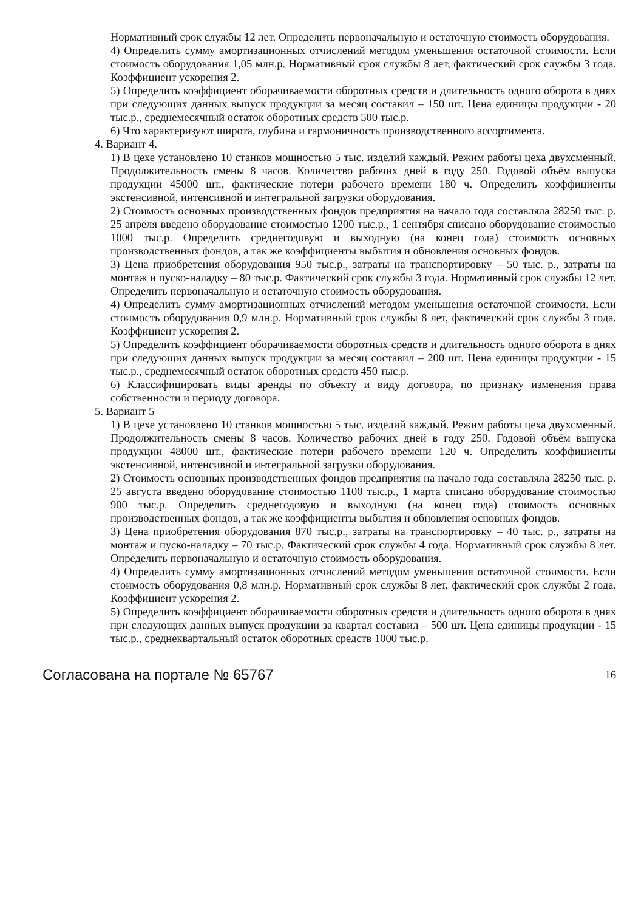Нормативный срок службы 12 лет. Определить первоначальную и остаточную стоимость оборудования.
4) Определить сумму амортизационных отчислений методом уменьшения остаточной стоимости. Если стоимость оборудования 1,05 млн.р. Нормативный срок службы 8 лет, фактический срок службы 3 года. Коэффициент ускорения 2.
5) Определить коэффициент оборачиваемости оборотных средств и длительность одного оборота в днях при следующих данных выпуск продукции за месяц составил – 150 шт. Цена единицы продукции - 20 тыс.р., среднемесячный остаток оборотных средств 500 тыс.р.
6) Что характеризуют широта, глубина и гармоничность производственного ассортимента.
4. Вариант 4.
1) В цехе установлено 10 станков мощностью 5 тыс. изделий каждый. Режим работы цеха двухсменный. Продолжительность смены 8 часов. Количество рабочих дней в году 250. Годовой объём выпуска продукции 45000 шт., фактические потери рабочего времени 180 ч. Определить коэффициенты экстенсивной, интенсивной и интегральной загрузки оборудования.
2) Стоимость основных производственных фондов предприятия на начало года составляла 28250 тыс. р. 25 апреля введено оборудование стоимостью 1200 тыс.р., 1 сентября списано оборудование стоимостью 1000 тыс.р. Определить среднегодовую и выходную (на конец года) стоимость основных производственных фондов, а так же коэффициенты выбытия и обновления основных фондов.
3) Цена приобретения оборудования 950 тыс.р., затраты на транспортировку – 50 тыс. р., затраты на монтаж и пуско-наладку – 80 тыс.р. Фактический срок службы 3 года. Нормативный срок службы 12 лет. Определить первоначальную и остаточную стоимость оборудования.
4) Определить сумму амортизационных отчислений методом уменьшения остаточной стоимости. Если стоимость оборудования 0,9 млн.р. Нормативный срок службы 8 лет, фактический срок службы 3 года. Коэффициент ускорения 2.
5) Определить коэффициент оборачиваемости оборотных средств и длительность одного оборота в днях при следующих данных выпуск продукции за месяц составил – 200 шт. Цена единицы продукции - 15 тыс.р., среднемесячный остаток оборотных средств 450 тыс.р.
6) Классифицировать виды аренды по объекту и виду договора, по признаку изменения права собственности и периоду договора.
5. Вариант 5
1) В цехе установлено 10 станков мощностью 5 тыс. изделий каждый. Режим работы цеха двухсменный. Продолжительность смены 8 часов. Количество рабочих дней в году 250. Годовой объём выпуска продукции 48000 шт., фактические потери рабочего времени 120 ч. Определить коэффициенты экстенсивной, интенсивной и интегральной загрузки оборудования.
2) Стоимость основных производственных фондов предприятия на начало года составляла 28250 тыс. р. 25 августа введено оборудование стоимостью 1100 тыс.р., 1 марта списано оборудование стоимостью 900 тыс.р. Определить среднегодовую и выходную (на конец года) стоимость основных производственных фондов, а так же коэффициенты выбытия и обновления основных фондов.
3) Цена приобретения оборудования 870 тыс.р., затраты на транспортировку – 40 тыс. р., затраты на монтаж и пуско-наладку – 70 тыс.р. Фактический срок службы 4 года. Нормативный срок службы 8 лет. Определить первоначальную и остаточную стоимость оборудования.
4) Определить сумму амортизационных отчислений методом уменьшения остаточной стоимости. Если стоимость оборудования 0,8 млн.р. Нормативный срок службы 8 лет, фактический срок службы 2 года. Коэффициент ускорения 2.
5) Определить коэффициент оборачиваемости оборотных средств и длительность одного оборота в днях при следующих данных выпуск продукции за квартал составил – 500 шт. Цена единицы продукции - 15 тыс.р., среднеквартальный остаток оборотных средств 1000 тыс.р.
Согласована на портале № 65767 16